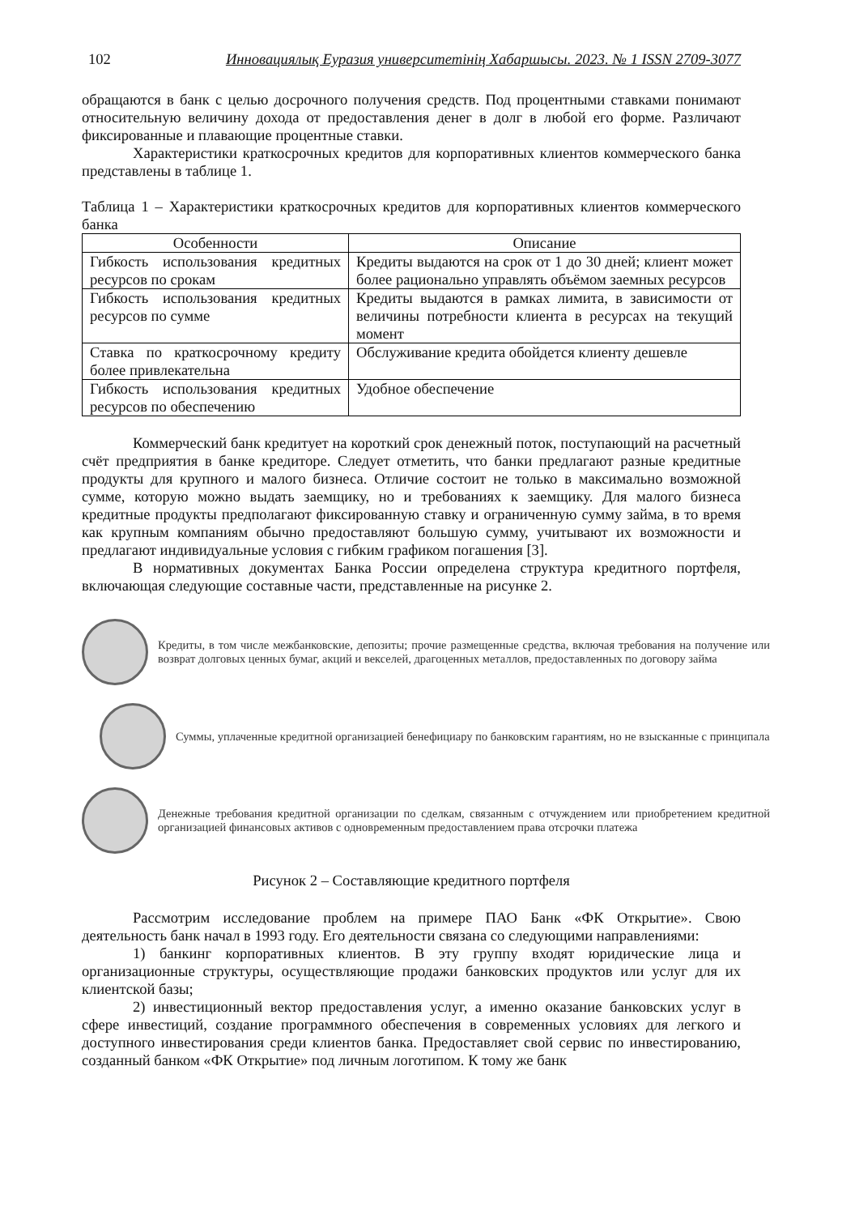102 Инновациялық Еуразия университетінің Хабаршысы. 2023. № 1 ISSN 2709-3077
обращаются в банк с целью досрочного получения средств. Под процентными ставками понимают относительную величину дохода от предоставления денег в долг в любой его форме. Различают фиксированные и плавающие процентные ставки.
Характеристики краткосрочных кредитов для корпоративных клиентов коммерческого банка представлены в таблице 1.
Таблица 1 – Характеристики краткосрочных кредитов для корпоративных клиентов коммерческого банка
| Особенности | Описание |
| --- | --- |
| Гибкость использования кредитных ресурсов по срокам | Кредиты выдаются на срок от 1 до 30 дней; клиент может более рационально управлять объёмом заемных ресурсов |
| Гибкость использования кредитных ресурсов по сумме | Кредиты выдаются в рамках лимита, в зависимости от величины потребности клиента в ресурсах на текущий момент |
| Ставка по краткосрочному кредиту более привлекательна | Обслуживание кредита обойдется клиенту дешевле |
| Гибкость использования кредитных ресурсов по обеспечению | Удобное обеспечение |
Коммерческий банк кредитует на короткий срок денежный поток, поступающий на расчетный счёт предприятия в банке кредиторе. Следует отметить, что банки предлагают разные кредитные продукты для крупного и малого бизнеса. Отличие состоит не только в максимально возможной сумме, которую можно выдать заемщику, но и требованиях к заемщику. Для малого бизнеса кредитные продукты предполагают фиксированную ставку и ограниченную сумму займа, в то время как крупным компаниям обычно предоставляют большую сумму, учитывают их возможности и предлагают индивидуальные условия с гибким графиком погашения [3].
В нормативных документах Банка России определена структура кредитного портфеля, включающая следующие составные части, представленные на рисунке 2.
Кредиты, в том числе межбанковские, депозиты; прочие размещенные средства, включая требования на получение или возврат долговых ценных бумаг, акций и векселей, драгоценных металлов, предоставленных по договору займа
Суммы, уплаченные кредитной организацией бенефициару по банковским гарантиям, но не взысканные с принципала
Денежные требования кредитной организации по сделкам, связанным с отчуждением или приобретением кредитной организацией финансовых активов с одновременным предоставлением права отсрочки платежа
Рисунок 2 – Составляющие кредитного портфеля
Рассмотрим исследование проблем на примере ПАО Банк «ФК Открытие». Свою деятельность банк начал в 1993 году. Его деятельности связана со следующими направлениями:
1) банкинг корпоративных клиентов. В эту группу входят юридические лица и организационные структуры, осуществляющие продажи банковских продуктов или услуг для их клиентской базы;
2) инвестиционный вектор предоставления услуг, а именно оказание банковских услуг в сфере инвестиций, создание программного обеспечения в современных условиях для легкого и доступного инвестирования среди клиентов банка. Предоставляет свой сервис по инвестированию, созданный банком «ФК Открытие» под личным логотипом. К тому же банк